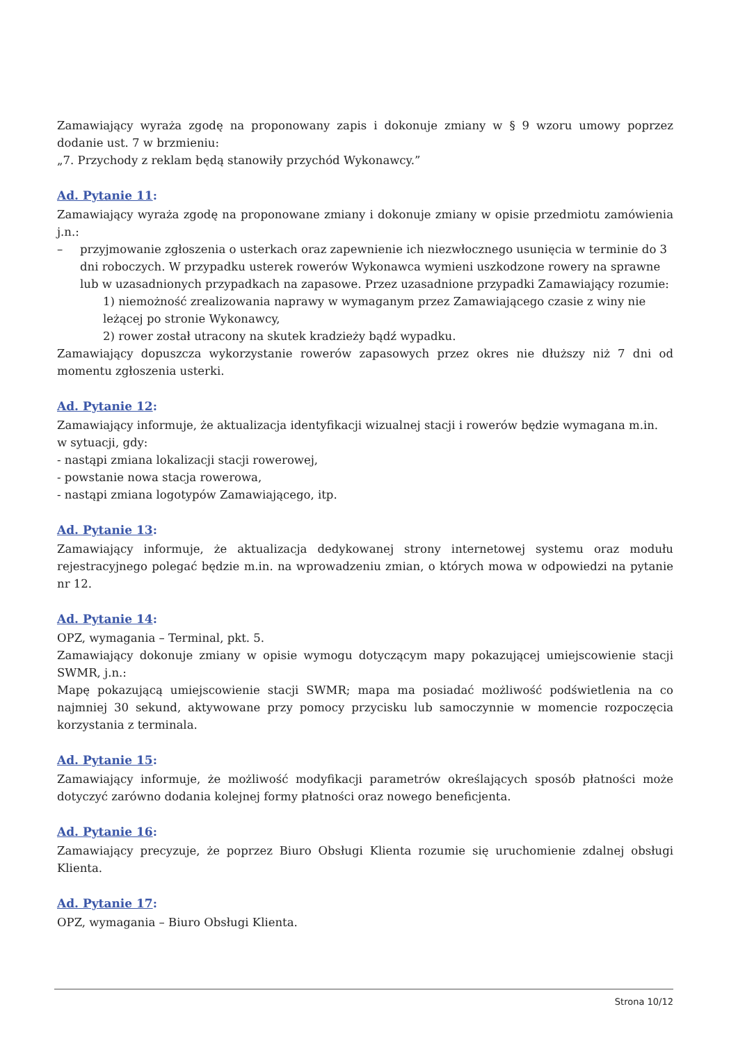Zamawiający wyraża zgodę na proponowany zapis i dokonuje zmiany w § 9 wzoru umowy poprzez dodanie ust. 7 w brzmieniu:
„7. Przychody z reklam będą stanowiły przychód Wykonawcy.”
Ad. Pytanie 11:
Zamawiający wyraża zgodę na proponowane zmiany i dokonuje zmiany w opisie przedmiotu zamówienia j.n.:
– przyjmowanie zgłoszenia o usterkach oraz zapewnienie ich niezwłocznego usunięcia w terminie do 3 dni roboczych. W przypadku usterek rowerów Wykonawca wymieni uszkodzone rowery na sprawne lub w uzasadnionych przypadkach na zapasowe. Przez uzasadnione przypadki Zamawiający rozumie:
1) niemożność zrealizowania naprawy w wymaganym przez Zamawiającego czasie z winy nie leżącej po stronie Wykonawcy,
2) rower został utracony na skutek kradzieży bądź wypadku.
Zamawiający dopuszcza wykorzystanie rowerów zapasowych przez okres nie dłuższy niż 7 dni od momentu zgłoszenia usterki.
Ad. Pytanie 12:
Zamawiający informuje, że aktualizacja identyfikacji wizualnej stacji i rowerów będzie wymagana m.in.
w sytuacji, gdy:
- nastąpi zmiana lokalizacji stacji rowerowej,
- powstanie nowa stacja rowerowa,
- nastąpi zmiana logotypów Zamawiającego, itp.
Ad. Pytanie 13:
Zamawiający informuje, że aktualizacja dedykowanej strony internetowej systemu oraz modułu rejestracyjnego polegać będzie m.in. na wprowadzeniu zmian, o których mowa w odpowiedzi na pytanie nr 12.
Ad. Pytanie 14:
OPZ, wymagania – Terminal, pkt. 5.
Zamawiający dokonuje zmiany w opisie wymogu dotyczącym mapy pokazującej umiejscowienie stacji SWMR, j.n.:
Mapę pokazującą umiejscowienie stacji SWMR; mapa ma posiadać możliwość podświetlenia na co najmniej 30 sekund, aktywowane przy pomocy przycisku lub samoczynnie w momencie rozpoczęcia korzystania z terminala.
Ad. Pytanie 15:
Zamawiający informuje, że możliwość modyfikacji parametrów określających sposób płatności może dotyczyć zarówno dodania kolejnej formy płatności oraz nowego beneficjenta.
Ad. Pytanie 16:
Zamawiający precyzuje, że poprzez Biuro Obsługi Klienta rozumie się uruchomienie zdalnej obsługi Klienta.
Ad. Pytanie 17:
OPZ, wymagania – Biuro Obsługi Klienta.
Strona 10/12